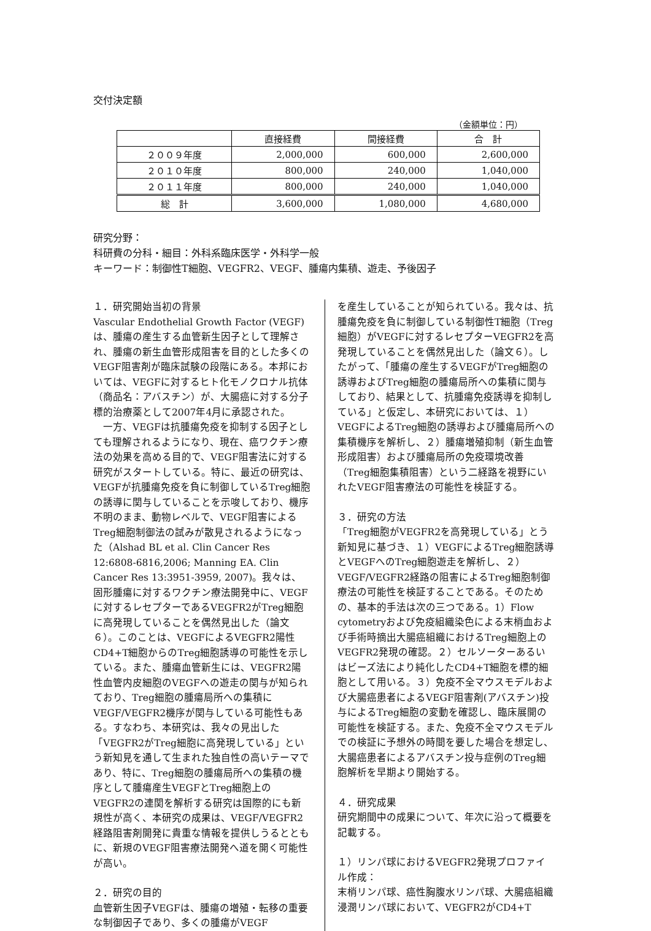交付決定額
（金額単位：円）
| | 直接経費 | 間接経費 | 合 計 |
| --- | --- | --- | --- |
| ２００９年度 | 2,000,000 | 600,000 | 2,600,000 |
| ２０１０年度 | 800,000 | 240,000 | 1,040,000 |
| ２０１１年度 | 800,000 | 240,000 | 1,040,000 |
| 総 計 | 3,600,000 | 1,080,000 | 4,680,000 |
研究分野：
科研費の分科・細目：外科系臨床医学・外科学一般
キーワード：制御性T細胞、VEGFR2、VEGF、腫瘍内集積、遊走、予後因子
１．研究開始当初の背景
Vascular Endothelial Growth Factor (VEGF)は、腫瘍の産生する血管新生因子として理解され、腫瘍の新生血管形成阻害を目的とした多くのVEGF阻害剤が臨床試験の段階にある。本邦においては、VEGFに対するヒト化モノクロナル抗体（商品名：アバスチン）が、大腸癌に対する分子標的治療薬として2007年4月に承認された。
　一方、VEGFは抗腫瘍免疫を抑制する因子としても理解されるようになり、現在、癌ワクチン療法の効果を高める目的で、VEGF阻害法に対する研究がスタートしている。特に、最近の研究は、VEGFが抗腫瘍免疫を負に制御しているTreg細胞の誘導に関与していることを示唆しており、機序不明のまま、動物レベルで、VEGF阻害によるTreg細胞制御法の試みが散見されるようになった（Alshad BL et al. Clin Cancer Res 12:6808-6816,2006; Manning EA. Clin Cancer Res 13:3951-3959, 2007)。我々は、固形腫瘍に対するワクチン療法開発中に、VEGFに対するレセプターであるVEGFR2がTreg細胞に高発現していることを偶然見出した（論文６）。このことは、VEGFによるVEGFR2陽性CD4+T細胞からのTreg細胞誘導の可能性を示している。また、腫瘍血管新生には、VEGFR2陽性血管内皮細胞のVEGFへの遊走の関与が知られており、Treg細胞の腫瘍局所への集積にVEGF/VEGFR2機序が関与している可能性もある。すなわち、本研究は、我々の見出した「VEGFR2がTreg細胞に高発現している」という新知見を通して生まれた独自性の高いテーマであり、特に、Treg細胞の腫瘍局所への集積の機序として腫瘍産生VEGFとTreg細胞上のVEGFR2の連関を解析する研究は国際的にも新規性が高く、本研究の成果は、VEGF/VEGFR2経路阻害剤開発に貴重な情報を提供しうるとともに、新規のVEGF阻害療法開発へ道を開く可能性が高い。
２．研究の目的
血管新生因子VEGFは、腫瘍の増殖・転移の重要な制御因子であり、多くの腫瘍がVEGF
を産生していることが知られている。我々は、抗腫瘍免疫を負に制御している制御性T細胞（Treg細胞）がVEGFに対するレセプターVEGFR2を高発現していることを偶然見出した（論文６）。したがって、「腫瘍の産生するVEGFがTreg細胞の誘導およびTreg細胞の腫瘍局所への集積に関与しており、結果として、抗腫瘍免疫誘導を抑制している」と仮定し、本研究においては、１）VEGFによるTreg細胞の誘導および腫瘍局所への集積機序を解析し、２）腫瘍増殖抑制（新生血管形成阻害）および腫瘍局所の免疫環境改善（Treg細胞集積阻害）という二経路を視野にいれたVEGF阻害療法の可能性を検証する。
３．研究の方法
「Treg細胞がVEGFR2を高発現している」とう新知見に基づき、１）VEGFによるTreg細胞誘導とVEGFへのTreg細胞遊走を解析し、２）VEGF/VEGFR2経路の阻害によるTreg細胞制御療法の可能性を検証することである。そのための、基本的手法は次の三つである。1）Flow cytometryおよび免疫組織染色による末梢血および手術時摘出大腸癌組織におけるTreg細胞上のVEGFR2発現の確認。２）セルソーターあるいはビーズ法により純化したCD4+T細胞を標的細胞として用いる。３）免疫不全マウスモデルおよび大腸癌患者によるVEGF阻害剤(アバスチン)投与によるTreg細胞の変動を確認し、臨床展開の可能性を検証する。また、免疫不全マウスモデルでの検証に予想外の時間を要した場合を想定し、大腸癌患者によるアバスチン投与症例のTreg細胞解析を早期より開始する。
４．研究成果
研究期間中の成果について、年次に沿って概要を記載する。
１）リンパ球におけるVEGFR2発現プロファイル作成：
末梢リンパ球、癌性胸腹水リンパ球、大腸癌組織浸潤リンパ球において、VEGFR2がCD4+T